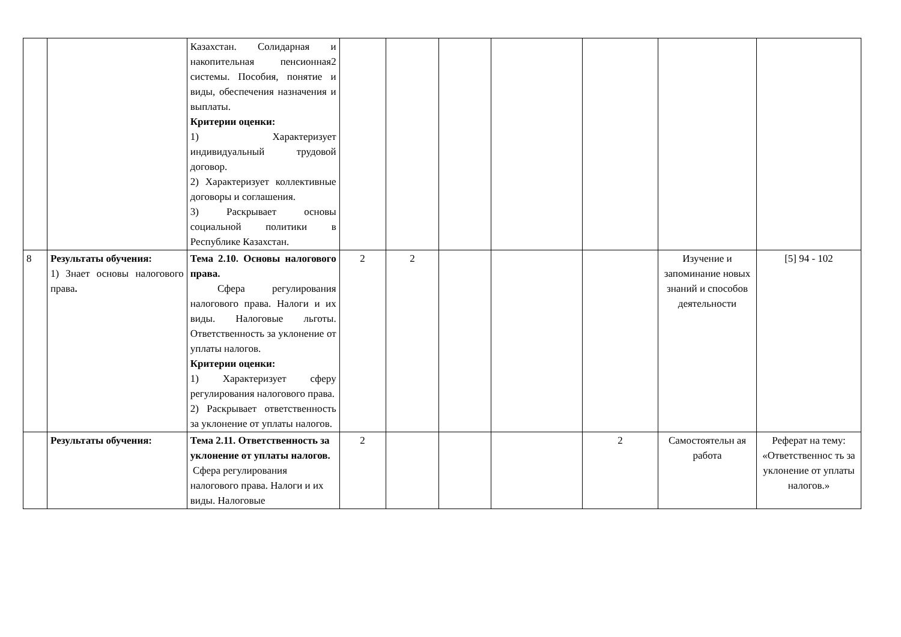| | | Казахстан. Солидарная и накопительная пенсионная2 системы. Пособия, понятие и виды, обеспечения назначения и выплаты. Критерии оценки: 1) Характеризует индивидуальный трудовой договор. 2) Характеризует коллективные договоры и соглашения. 3) Раскрывает основы социальной политики в Республике Казахстан. | | | | | | | |
| 8 | Результаты обучения: 1) Знает основы налогового права . | Тема 2.10. Основы налогового права. Сфера регулирования налогового права. Налоги и их виды. Налоговые льготы. Ответственность за уклонение от уплаты налогов. Критерии оценки: 1) Характеризует сферу регулирования налогового права. 2) Раскрывает ответственность за уклонение от уплаты налогов. | 2 | 2 | | | | Изучение и запоминание новых знаний и способов деятельности | [5] 94 - 102 |
| | Результаты обучения: | Тема 2.11. Ответственность за уклонение от уплаты налогов. Сфера регулирования налогового права. Налоги и их виды. Налоговые | 2 | | | | 2 | Самостоятельн ая работа | Реферат на тему: «Ответственнос ть за уклонение от уплаты налогов.» |